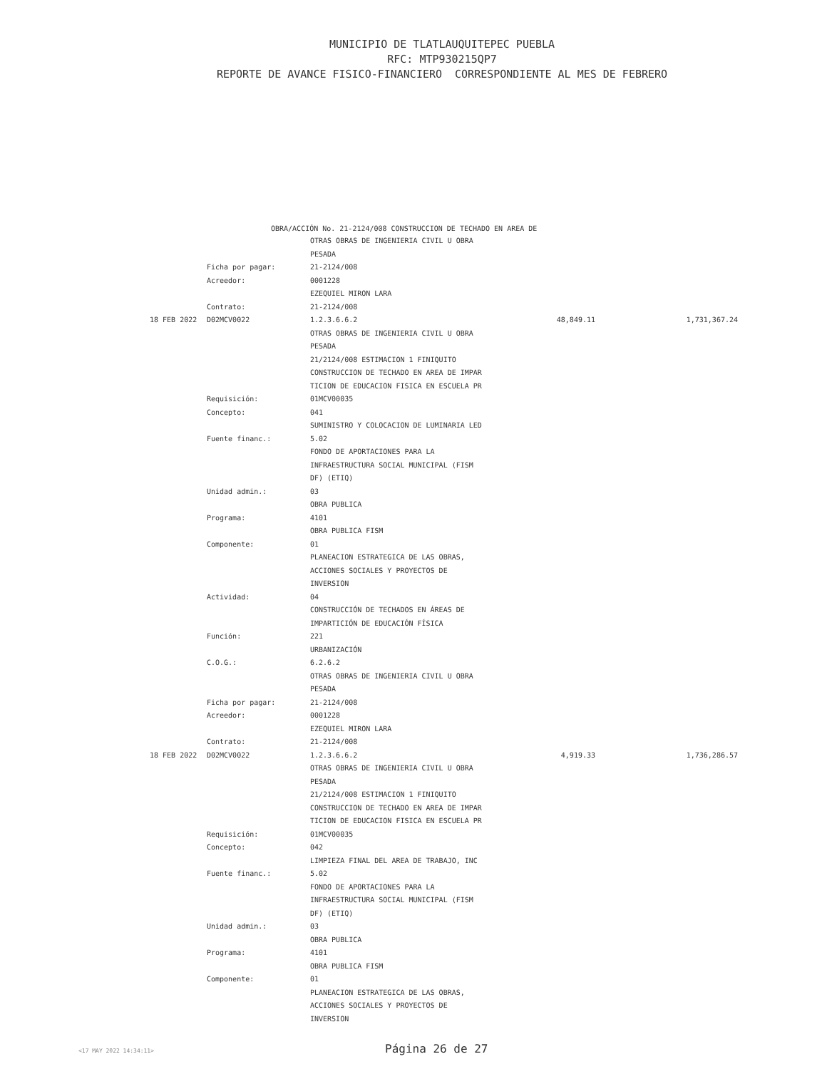MUNICIPIO DE TLATLAUQUITEPEC PUEBLA
RFC: MTP930215QP7
REPORTE DE AVANCE FISICO-FINANCIERO CORRESPONDIENTE AL MES DE FEBRERO
OBRA/ACCIÓN No. 21-2124/008 CONSTRUCCION DE TECHADO EN AREA DE
| | | OTRAS OBRAS DE INGENIERIA CIVIL U OBRA | | |
| | | PESADA | | |
| | Ficha por pagar: | 21-2124/008 | | |
| | Acreedor: | 0001228 | | |
| | | EZEQUIEL MIRON LARA | | |
| | Contrato: | 21-2124/008 | | |
| 18 FEB 2022 | D02MCV0022 | 1.2.3.6.6.2 | 48,849.11 | 1,731,367.24 |
| | | OTRAS OBRAS DE INGENIERIA CIVIL U OBRA | | |
| | | PESADA | | |
| | | 21/2124/008 ESTIMACION 1 FINIQUITO | | |
| | | CONSTRUCCION DE TECHADO EN AREA DE IMPAR | | |
| | | TICION DE EDUCACION FISICA EN ESCUELA PR | | |
| | Requisición: | 01MCV00035 | | |
| | Concepto: | 041 | | |
| | | SUMINISTRO Y COLOCACION DE LUMINARIA LED | | |
| | Fuente financ.: | 5.02 | | |
| | | FONDO DE APORTACIONES PARA LA | | |
| | | INFRAESTRUCTURA SOCIAL MUNICIPAL (FISM | | |
| | | DF) (ETIQ) | | |
| | Unidad admin.: | 03 | | |
| | | OBRA PUBLICA | | |
| | Programa: | 4101 | | |
| | | OBRA PUBLICA FISM | | |
| | Componente: | 01 | | |
| | | PLANEACION ESTRATEGICA DE LAS OBRAS, | | |
| | | ACCIONES SOCIALES Y PROYECTOS DE | | |
| | | INVERSION | | |
| | Actividad: | 04 | | |
| | | CONSTRUCCIÓN DE TECHADOS EN ÁREAS DE | | |
| | | IMPARTICIÓN DE EDUCACIÓN FÍSICA | | |
| | Función: | 221 | | |
| | | URBANIZACIÓN | | |
| | C.O.G.: | 6.2.6.2 | | |
| | | OTRAS OBRAS DE INGENIERIA CIVIL U OBRA | | |
| | | PESADA | | |
| | Ficha por pagar: | 21-2124/008 | | |
| | Acreedor: | 0001228 | | |
| | | EZEQUIEL MIRON LARA | | |
| | Contrato: | 21-2124/008 | | |
| 18 FEB 2022 | D02MCV0022 | 1.2.3.6.6.2 | 4,919.33 | 1,736,286.57 |
| | | OTRAS OBRAS DE INGENIERIA CIVIL U OBRA | | |
| | | PESADA | | |
| | | 21/2124/008 ESTIMACION 1 FINIQUITO | | |
| | | CONSTRUCCION DE TECHADO EN AREA DE IMPAR | | |
| | | TICION DE EDUCACION FISICA EN ESCUELA PR | | |
| | Requisición: | 01MCV00035 | | |
| | Concepto: | 042 | | |
| | | LIMPIEZA FINAL DEL AREA DE TRABAJO, INC | | |
| | Fuente financ.: | 5.02 | | |
| | | FONDO DE APORTACIONES PARA LA | | |
| | | INFRAESTRUCTURA SOCIAL MUNICIPAL (FISM | | |
| | | DF) (ETIQ) | | |
| | Unidad admin.: | 03 | | |
| | | OBRA PUBLICA | | |
| | Programa: | 4101 | | |
| | | OBRA PUBLICA FISM | | |
| | Componente: | 01 | | |
| | | PLANEACION ESTRATEGICA DE LAS OBRAS, | | |
| | | ACCIONES SOCIALES Y PROYECTOS DE | | |
| | | INVERSION | | |
<17 MAY 2022 14:34:11> Página 26 de 27